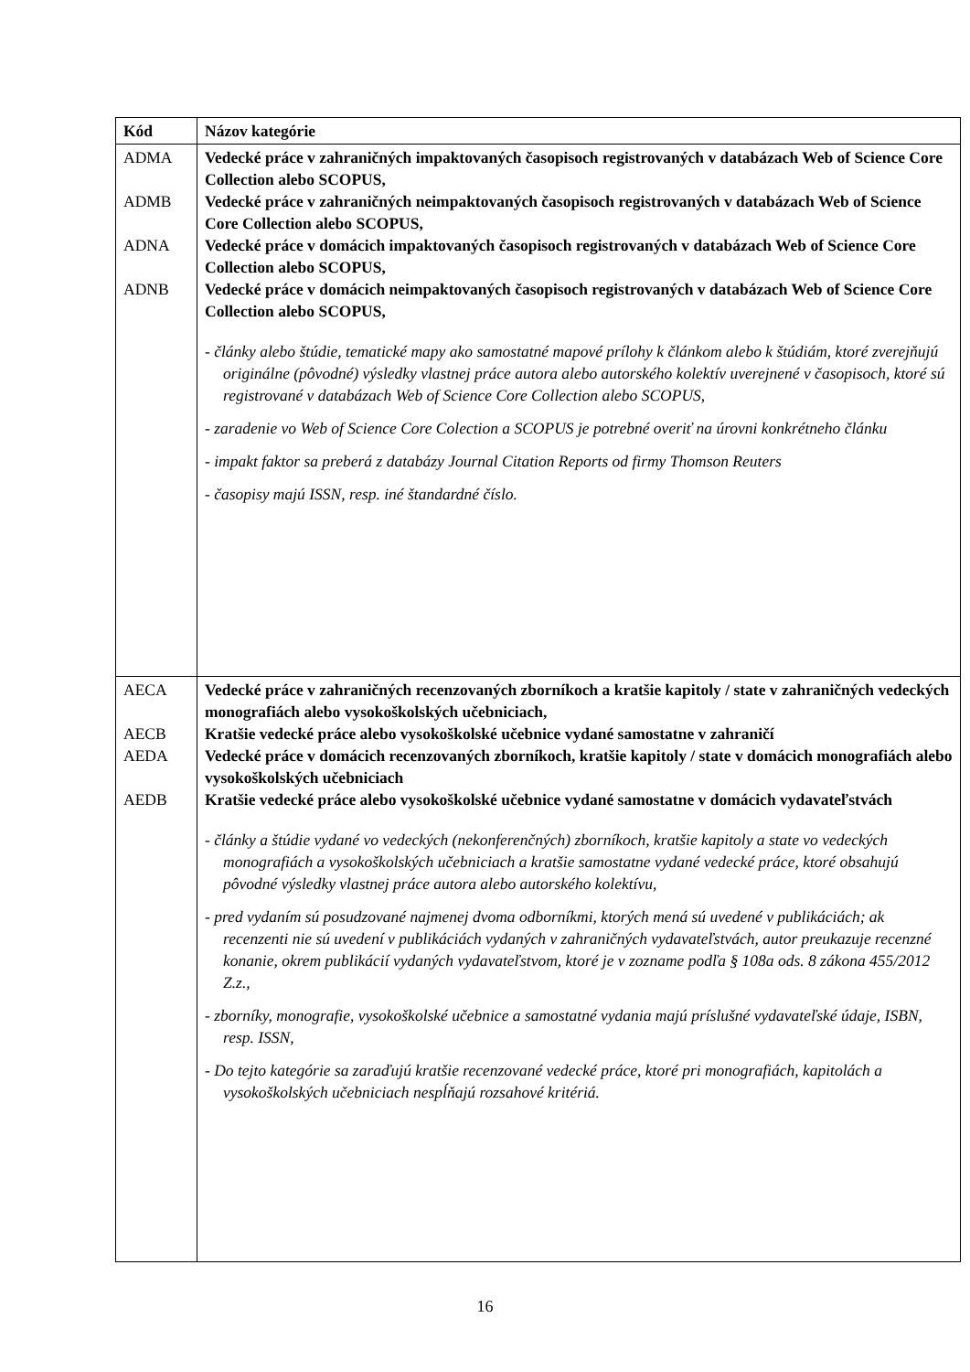| Kód | Názov kategórie |
| --- | --- |
| ADMA ADMB ADNA ADNB | Vedecké práce v zahraničných impaktovaných časopisoch registrovaných v databázach Web of Science Core Collection alebo SCOPUS, Vedecké práce v zahraničných neimpaktovaných časopisoch registrovaných v databázach Web of Science Core Collection alebo SCOPUS, Vedecké práce v domácich impaktovaných časopisoch registrovaných v databázach Web of Science Core Collection alebo SCOPUS, Vedecké práce v domácich neimpaktovaných časopisoch registrovaných v databázach Web of Science Core Collection alebo SCOPUS, - články alebo štúdie, tematické mapy ako samostatné mapové prílohy k článkom alebo k štúdiám, ktoré zverejňujú originálne (pôvodné) výsledky vlastnej práce autora alebo autorského kolektív uverejnené v časopisoch, ktoré sú registrované v databázach Web of Science Core Collection alebo SCOPUS, - zaradenie vo Web of Science Core Colection a SCOPUS je potrebné overiť na úrovni konkrétneho článku - impakt faktor sa preberá z databázy Journal Citation Reports od firmy Thomson Reuters - časopisy majú ISSN, resp. iné štandardné číslo. |
| AECA AECB AEDA AEDB | Vedecké práce v zahraničných recenzovaných zborníkoch a kratšie kapitoly / state v zahraničných vedeckých monografiách alebo vysokoškolských učebniciach, Kratšie vedecké práce alebo vysokoškolské učebnice vydané samostatne v zahraničí Vedecké práce v domácich recenzovaných zborníkoch, kratšie kapitoly / state v domácich monografiách alebo vysokoškolských učebniciach Kratšie vedecké práce alebo vysokoškolské učebnice vydané samostatne v domácich vydavateľstvách - články a štúdie vydané vo vedeckých (nekonferenčných) zborníkoch, kratšie kapitoly a state vo vedeckých monografiách a vysokoškolských učebniciach a kratšie samostatne vydané vedecké práce, ktoré obsahujú pôvodné výsledky vlastnej práce autora alebo autorského kolektívu, - pred vydaním sú posudzované najmenej dvoma odborníkmi, ktorých mená sú uvedené v publikáciách; ak recenzenti nie sú uvedení v publikáciách vydaných v zahraničných vydavateľstvách, autor preukazuje recenzné konanie, okrem publikácií vydaných vydavateľstvom, ktoré je v zozname podľa § 108a ods. 8 zákona 455/2012 Z.z., - zborníky, monografie, vysokoškolské učebnice a samostatné vydania majú príslušné vydavateľské údaje, ISBN, resp. ISSN, - Do tejto kategórie sa zaraďujú kratšie recenzované vedecké práce, ktoré pri monografiách, kapitolách a vysokoškolských učebniciach nespĺňajú rozsahové kritériá. |
16